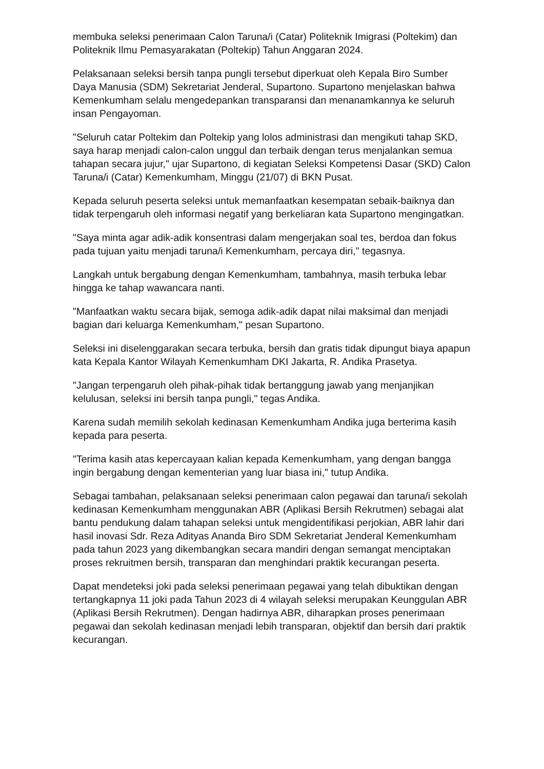membuka seleksi penerimaan Calon Taruna/i (Catar) Politeknik Imigrasi (Poltekim) dan Politeknik Ilmu Pemasyarakatan (Poltekip) Tahun Anggaran 2024.
Pelaksanaan seleksi bersih tanpa pungli tersebut diperkuat oleh Kepala Biro Sumber Daya Manusia (SDM) Sekretariat Jenderal, Supartono. Supartono menjelaskan bahwa Kemenkumham selalu mengedepankan transparansi dan menanamkannya ke seluruh insan Pengayoman.
"Seluruh catar Poltekim dan Poltekip yang lolos administrasi dan mengikuti tahap SKD, saya harap menjadi calon-calon unggul dan terbaik dengan terus menjalankan semua tahapan secara jujur," ujar Supartono, di kegiatan Seleksi Kompetensi Dasar (SKD) Calon Taruna/i (Catar) Kemenkumham, Minggu (21/07) di BKN Pusat.
Kepada seluruh peserta seleksi untuk memanfaatkan kesempatan sebaik-baiknya dan tidak terpengaruh oleh informasi negatif yang berkeliaran kata Supartono mengingatkan.
"Saya minta agar adik-adik konsentrasi dalam mengerjakan soal tes, berdoa dan fokus pada tujuan yaitu menjadi taruna/i Kemenkumham, percaya diri," tegasnya.
Langkah untuk bergabung dengan Kemenkumham, tambahnya, masih terbuka lebar hingga ke tahap wawancara nanti.
"Manfaatkan waktu secara bijak, semoga adik-adik dapat nilai maksimal dan menjadi bagian dari keluarga Kemenkumham," pesan Supartono.
Seleksi ini diselenggarakan secara terbuka, bersih dan gratis tidak dipungut biaya apapun kata Kepala Kantor Wilayah Kemenkumham DKI Jakarta, R. Andika Prasetya.
"Jangan terpengaruh oleh pihak-pihak tidak bertanggung jawab yang menjanjikan kelulusan, seleksi ini bersih tanpa pungli," tegas Andika.
Karena sudah memilih sekolah kedinasan Kemenkumham Andika juga berterima kasih kepada para peserta.
"Terima kasih atas kepercayaan kalian kepada Kemenkumham, yang dengan bangga ingin bergabung dengan kementerian yang luar biasa ini," tutup Andika.
Sebagai tambahan, pelaksanaan seleksi penerimaan calon pegawai dan taruna/i sekolah kedinasan Kemenkumham menggunakan ABR (Aplikasi Bersih Rekrutmen) sebagai alat bantu pendukung dalam tahapan seleksi untuk mengidentifikasi perjokian, ABR lahir dari hasil inovasi Sdr. Reza Adityas Ananda Biro SDM Sekretariat Jenderal Kemenkumham pada tahun 2023 yang dikembangkan secara mandiri dengan semangat menciptakan proses rekruitmen bersih, transparan dan menghindari praktik kecurangan peserta.
Dapat mendeteksi joki pada seleksi penerimaan pegawai yang telah dibuktikan dengan tertangkapnya 11 joki pada Tahun 2023 di 4 wilayah seleksi merupakan Keunggulan ABR (Aplikasi Bersih Rekrutmen). Dengan hadirnya ABR, diharapkan proses penerimaan pegawai dan sekolah kedinasan menjadi lebih transparan, objektif dan bersih dari praktik kecurangan.